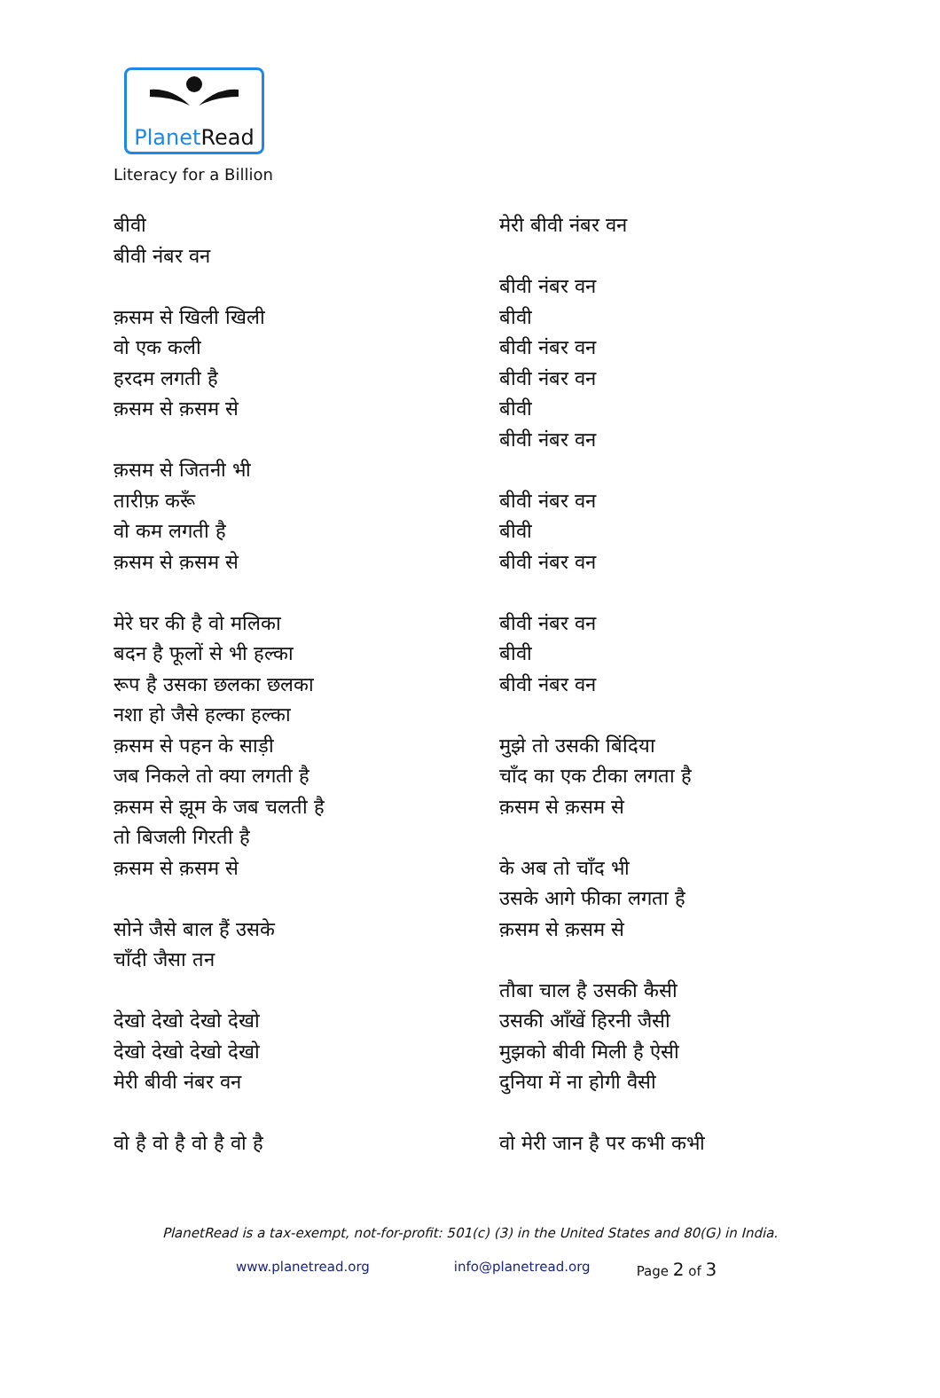PlanetRead
Literacy for a Billion
बीवी
बीवी नंबर वन
क़सम से खिली खिली
वो एक कली
हरदम लगती है
क़सम से क़सम से
क़सम से जितनी भी
तारीफ़ करूँ
वो कम लगती है
क़सम से क़सम से
मेरे घर की है वो मलिका
बदन है फूलों से भी हल्का
रूप है उसका छलका छलका
नशा हो जैसे हल्का हल्का
क़सम से पहन के साड़ी
जब निकले तो क्या लगती है
क़सम से झूम के जब चलती है
तो बिजली गिरती है
क़सम से क़सम से
सोने जैसे बाल हैं उसके
चाँदी जैसा तन
देखो देखो देखो देखो
देखो देखो देखो देखो
मेरी बीवी नंबर वन
वो है वो है वो है वो है
मेरी बीवी नंबर वन
बीवी नंबर वन
बीवी
बीवी नंबर वन
बीवी नंबर वन
बीवी
बीवी नंबर वन
बीवी नंबर वन
बीवी
बीवी नंबर वन
बीवी नंबर वन
बीवी
बीवी नंबर वन
मुझे तो उसकी बिंदिया
चाँद का एक टीका लगता है
क़सम से क़सम से
के अब तो चाँद भी
उसके आगे फीका लगता है
क़सम से क़सम से
तौबा चाल है उसकी कैसी
उसकी आँखें हिरनी जैसी
मुझको बीवी मिली है ऐसी
दुनिया में ना होगी वैसी
वो मेरी जान है पर कभी कभी
PlanetRead is a tax-exempt, not-for-profit: 501(c) (3) in the United States and 80(G) in India.
www.planetread.org info@planetread.org Page 2 of 3